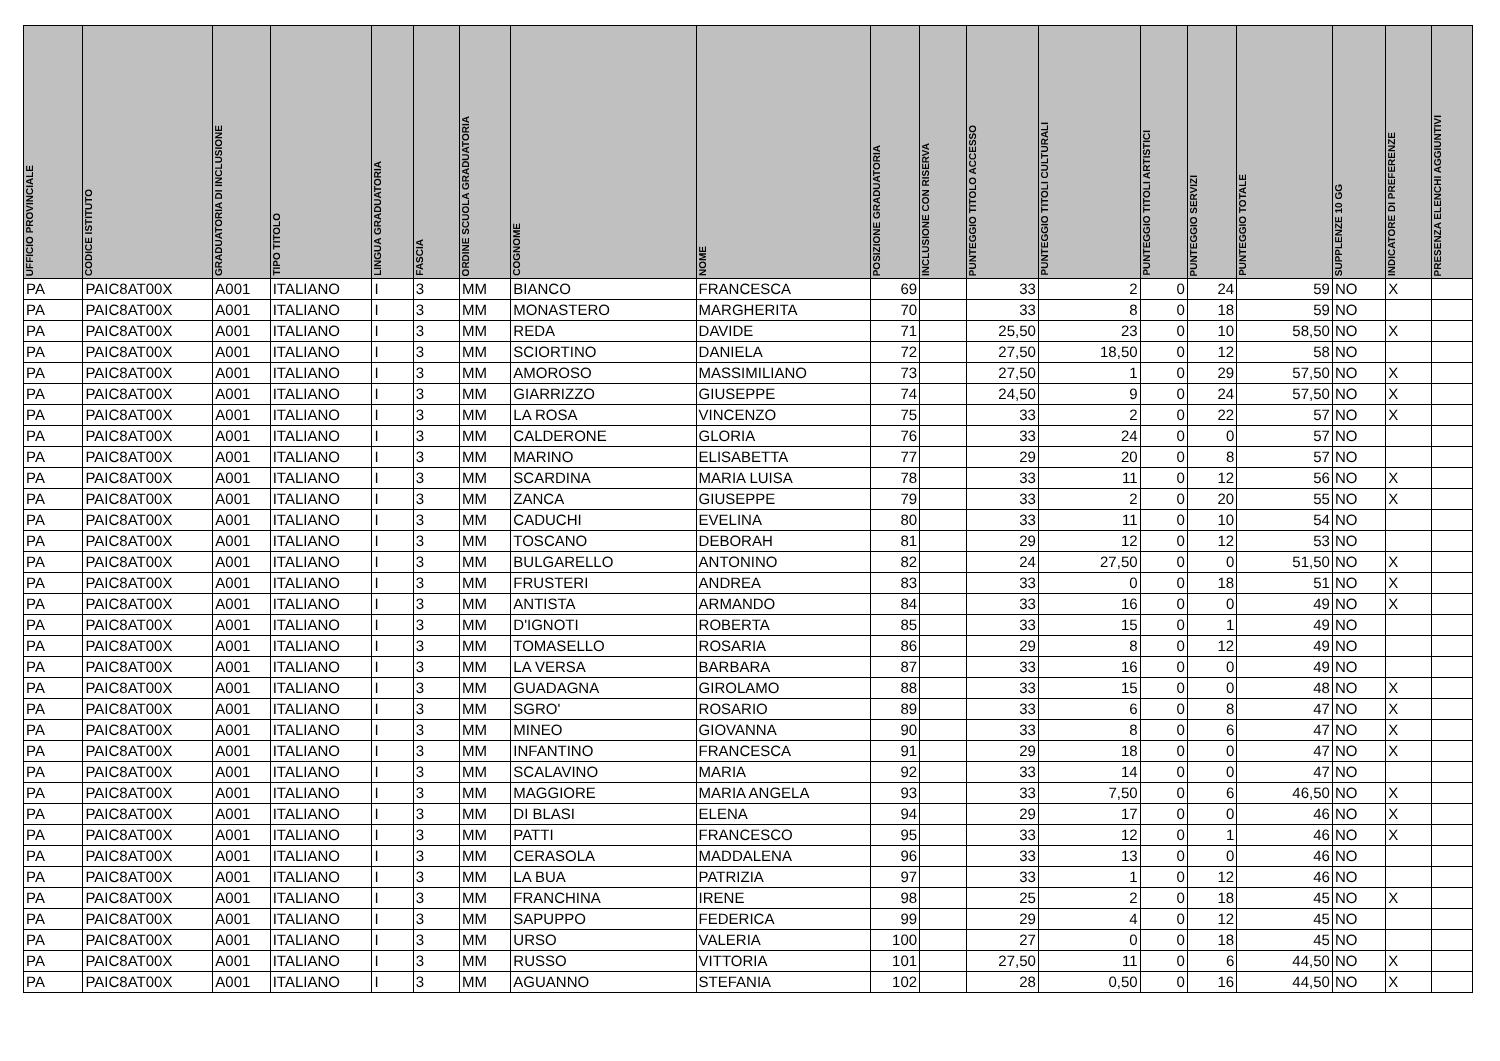| UFFICIO PROVINCIALE | CODICE ISTITUTO | GRADUATORIA DI INCLUSIONE | TIPO TITOLO | LINGUA GRADUATORIA | FASCIA | ORDINE SCUOLA GRADUATORIA | COGNOME | NOME | POSIZIONE GRADUATORIA | INCLUSIONE CON RISERVA | PUNTEGGIO TITOLO ACCESSO | PUNTEGGIO TITOLI CULTURALI | PUNTEGGIO TITOLI ARTISTICI | PUNTEGGIO SERVIZI | PUNTEGGIO TOTALE | SUPPLENZE 10 GG | INDICATORE DI PREFERENZE | PRESENZA ELENCHI AGGIUNTIVI |
| --- | --- | --- | --- | --- | --- | --- | --- | --- | --- | --- | --- | --- | --- | --- | --- | --- | --- | --- |
| PA | PAIC8AT00X | A001 | ITALIANO | I | 3 | MM | BIANCO | FRANCESCA | 69 | | 33 | 2 | 0 | 24 | 59 | NO | X | |
| PA | PAIC8AT00X | A001 | ITALIANO | I | 3 | MM | MONASTERO | MARGHERITA | 70 | | 33 | 8 | 0 | 18 | 59 | NO | | |
| PA | PAIC8AT00X | A001 | ITALIANO | I | 3 | MM | REDA | DAVIDE | 71 | | 25,50 | 23 | 0 | 10 | 58,50 | NO | X | |
| PA | PAIC8AT00X | A001 | ITALIANO | I | 3 | MM | SCIORTINO | DANIELA | 72 | | 27,50 | 18,50 | 0 | 12 | 58 | NO | | |
| PA | PAIC8AT00X | A001 | ITALIANO | I | 3 | MM | AMOROSO | MASSIMILIANO | 73 | | 27,50 | 1 | 0 | 29 | 57,50 | NO | X | |
| PA | PAIC8AT00X | A001 | ITALIANO | I | 3 | MM | GIARRIZZO | GIUSEPPE | 74 | | 24,50 | 9 | 0 | 24 | 57,50 | NO | X | |
| PA | PAIC8AT00X | A001 | ITALIANO | I | 3 | MM | LA ROSA | VINCENZO | 75 | | 33 | 2 | 0 | 22 | 57 | NO | X | |
| PA | PAIC8AT00X | A001 | ITALIANO | I | 3 | MM | CALDERONE | GLORIA | 76 | | 33 | 24 | 0 | 0 | 57 | NO | | |
| PA | PAIC8AT00X | A001 | ITALIANO | I | 3 | MM | MARINO | ELISABETTA | 77 | | 29 | 20 | 0 | 8 | 57 | NO | | |
| PA | PAIC8AT00X | A001 | ITALIANO | I | 3 | MM | SCARDINA | MARIA LUISA | 78 | | 33 | 11 | 0 | 12 | 56 | NO | X | |
| PA | PAIC8AT00X | A001 | ITALIANO | I | 3 | MM | ZANCA | GIUSEPPE | 79 | | 33 | 2 | 0 | 20 | 55 | NO | X | |
| PA | PAIC8AT00X | A001 | ITALIANO | I | 3 | MM | CADUCHI | EVELINA | 80 | | 33 | 11 | 0 | 10 | 54 | NO | | |
| PA | PAIC8AT00X | A001 | ITALIANO | I | 3 | MM | TOSCANO | DEBORAH | 81 | | 29 | 12 | 0 | 12 | 53 | NO | | |
| PA | PAIC8AT00X | A001 | ITALIANO | I | 3 | MM | BULGARELLO | ANTONINO | 82 | | 24 | 27,50 | 0 | 0 | 51,50 | NO | X | |
| PA | PAIC8AT00X | A001 | ITALIANO | I | 3 | MM | FRUSTERI | ANDREA | 83 | | 33 | 0 | 0 | 18 | 51 | NO | X | |
| PA | PAIC8AT00X | A001 | ITALIANO | I | 3 | MM | ANTISTA | ARMANDO | 84 | | 33 | 16 | 0 | 0 | 49 | NO | X | |
| PA | PAIC8AT00X | A001 | ITALIANO | I | 3 | MM | D'IGNOTI | ROBERTA | 85 | | 33 | 15 | 0 | 1 | 49 | NO | | |
| PA | PAIC8AT00X | A001 | ITALIANO | I | 3 | MM | TOMASELLO | ROSARIA | 86 | | 29 | 8 | 0 | 12 | 49 | NO | | |
| PA | PAIC8AT00X | A001 | ITALIANO | I | 3 | MM | LA VERSA | BARBARA | 87 | | 33 | 16 | 0 | 0 | 49 | NO | | |
| PA | PAIC8AT00X | A001 | ITALIANO | I | 3 | MM | GUADAGNA | GIROLAMO | 88 | | 33 | 15 | 0 | 0 | 48 | NO | X | |
| PA | PAIC8AT00X | A001 | ITALIANO | I | 3 | MM | SGRO' | ROSARIO | 89 | | 33 | 6 | 0 | 8 | 47 | NO | X | |
| PA | PAIC8AT00X | A001 | ITALIANO | I | 3 | MM | MINEO | GIOVANNA | 90 | | 33 | 8 | 0 | 6 | 47 | NO | X | |
| PA | PAIC8AT00X | A001 | ITALIANO | I | 3 | MM | INFANTINO | FRANCESCA | 91 | | 29 | 18 | 0 | 0 | 47 | NO | X | |
| PA | PAIC8AT00X | A001 | ITALIANO | I | 3 | MM | SCALAVINO | MARIA | 92 | | 33 | 14 | 0 | 0 | 47 | NO | | |
| PA | PAIC8AT00X | A001 | ITALIANO | I | 3 | MM | MAGGIORE | MARIA ANGELA | 93 | | 33 | 7,50 | 0 | 6 | 46,50 | NO | X | |
| PA | PAIC8AT00X | A001 | ITALIANO | I | 3 | MM | DI BLASI | ELENA | 94 | | 29 | 17 | 0 | 0 | 46 | NO | X | |
| PA | PAIC8AT00X | A001 | ITALIANO | I | 3 | MM | PATTI | FRANCESCO | 95 | | 33 | 12 | 0 | 1 | 46 | NO | X | |
| PA | PAIC8AT00X | A001 | ITALIANO | I | 3 | MM | CERASOLA | MADDALENA | 96 | | 33 | 13 | 0 | 0 | 46 | NO | | |
| PA | PAIC8AT00X | A001 | ITALIANO | I | 3 | MM | LA BUA | PATRIZIA | 97 | | 33 | 1 | 0 | 12 | 46 | NO | | |
| PA | PAIC8AT00X | A001 | ITALIANO | I | 3 | MM | FRANCHINA | IRENE | 98 | | 25 | 2 | 0 | 18 | 45 | NO | X | |
| PA | PAIC8AT00X | A001 | ITALIANO | I | 3 | MM | SAPUPPO | FEDERICA | 99 | | 29 | 4 | 0 | 12 | 45 | NO | | |
| PA | PAIC8AT00X | A001 | ITALIANO | I | 3 | MM | URSO | VALERIA | 100 | | 27 | 0 | 0 | 18 | 45 | NO | | |
| PA | PAIC8AT00X | A001 | ITALIANO | I | 3 | MM | RUSSO | VITTORIA | 101 | | 27,50 | 11 | 0 | 6 | 44,50 | NO | X | |
| PA | PAIC8AT00X | A001 | ITALIANO | I | 3 | MM | AGUANNO | STEFANIA | 102 | | 28 | 0,50 | 0 | 16 | 44,50 | NO | X | |